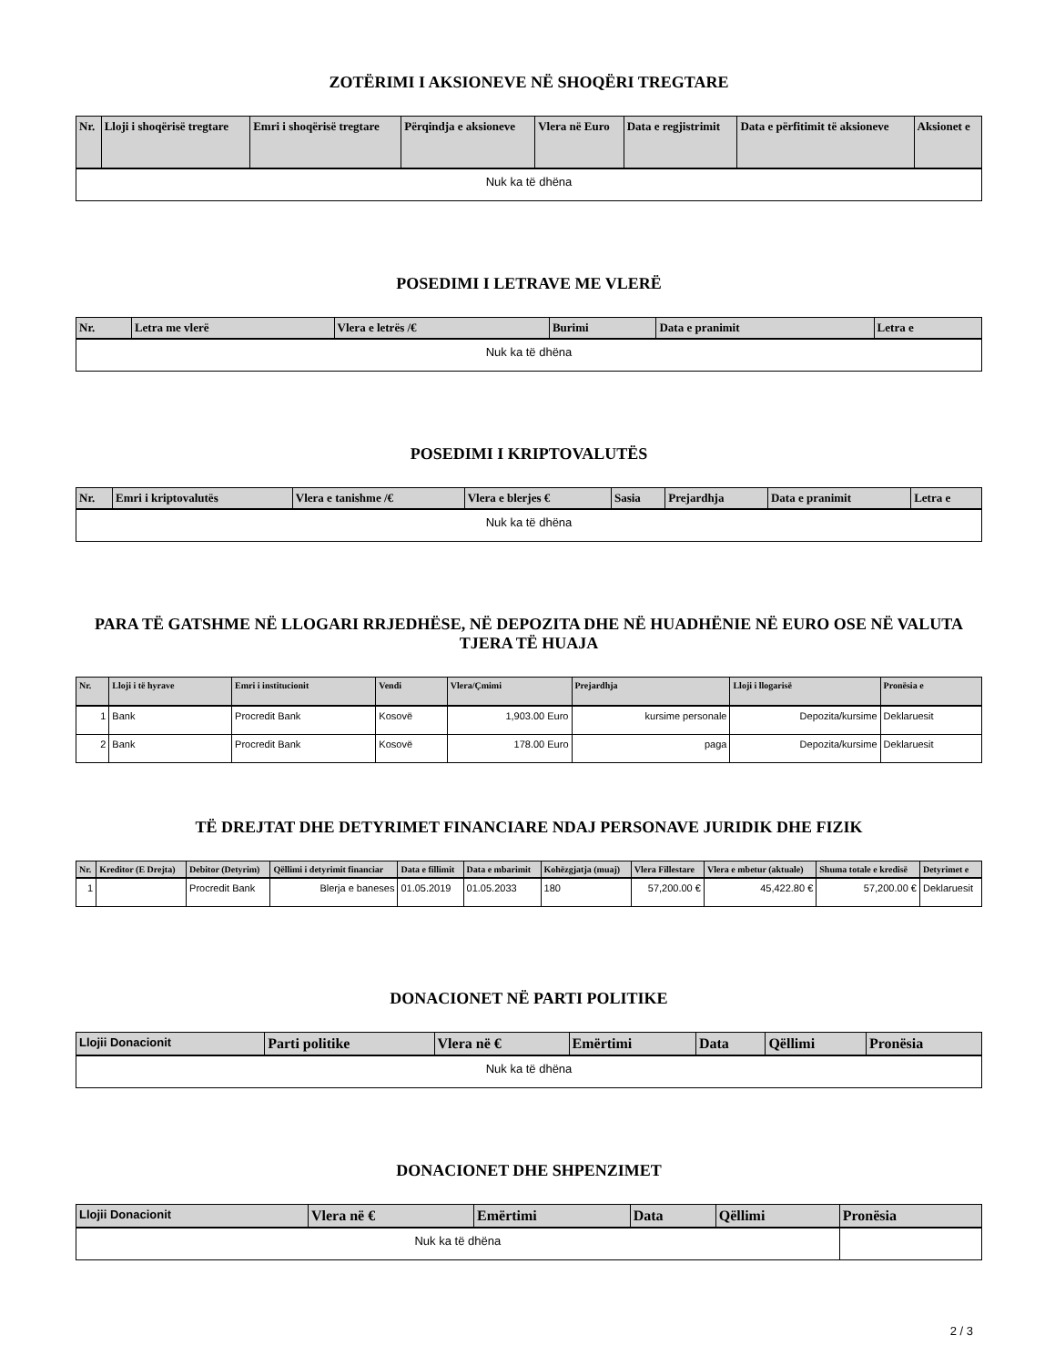ZOTËRIMI I AKSIONEVE NË SHOQËRI TREGTARE
| Nr. | Lloji i shoqërisë tregtare | Emri i shoqërisë tregtare | Përqindja e aksioneve | Vlera në Euro | Data e regjistrimit | Data e përfitimit të aksioneve | Aksionet e |
| --- | --- | --- | --- | --- | --- | --- | --- |
| Nuk ka të dhëna | | | | | | | |
POSEDIMI I LETRAVE ME VLERË
| Nr. | Letra me vlerë | Vlera e letrës /€ | Burimi | Data e pranimit | Letra e |
| --- | --- | --- | --- | --- | --- |
| Nuk ka të dhëna | | | | | |
POSEDIMI I KRIPTOVALUTËS
| Nr. | Emri i kriptovalutës | Vlera e tanishme /€ | Vlera e blerjes € | Sasia | Prejardhja | Data e pranimit | Letra e |
| --- | --- | --- | --- | --- | --- | --- | --- |
| Nuk ka të dhëna | | | | | | | |
PARA TË GATSHME NË LLOGARI RRJEDHËSE, NË DEPOZITA DHE NË HUADHËNIE NË EURO OSE NË VALUTA TJERA TË HUAJA
| Nr. | Lloji i të hyrave | Emri i institucionit | Vendi | Vlera/Çmimi | Prejardhja | Lloji i llogarisë | Pronësia e |
| --- | --- | --- | --- | --- | --- | --- | --- |
| 1 | Bank | Procredit Bank | Kosovë | 1,903.00 Euro | kursime personale | Depozita/kursime | Deklaruesit |
| 2 | Bank | Procredit Bank | Kosovë | 178.00 Euro | paga | Depozita/kursime | Deklaruesit |
TË DREJTAT DHE DETYRIMET FINANCIARE NDAJ PERSONAVE JURIDIK DHE FIZIK
| Nr. | Kreditor (E Drejta) | Debitor (Detyrim) | Qëllimi i detyrimit financiar | Data e fillimit | Data e mbarimit | Kohëzgjatja (muaj) | Vlera Fillestare | Vlera e mbetur (aktuale) | Shuma totale e kredisë | Detyrimet e |
| --- | --- | --- | --- | --- | --- | --- | --- | --- | --- | --- |
| 1 | | Procredit Bank | Blerja e baneses | 01.05.2019 | 01.05.2033 | 180 | 57,200.00 € | 45,422.80 € | 57,200.00 € | Deklaruesit |
DONACIONET NË PARTI POLITIKE
| Llojii Donacionit | Parti politike | Vlera në € | Emërtimi | Data | Qëllimi | Pronësia |
| --- | --- | --- | --- | --- | --- | --- |
| Nuk ka të dhëna | | | | | | |
DONACIONET DHE SHPENZIMET
| Llojii Donacionit | Vlera në € | Emërtimi | Data | Qëllimi | Pronësia |
| --- | --- | --- | --- | --- | --- |
| Nuk ka të dhëna | | | | | |
2 / 3